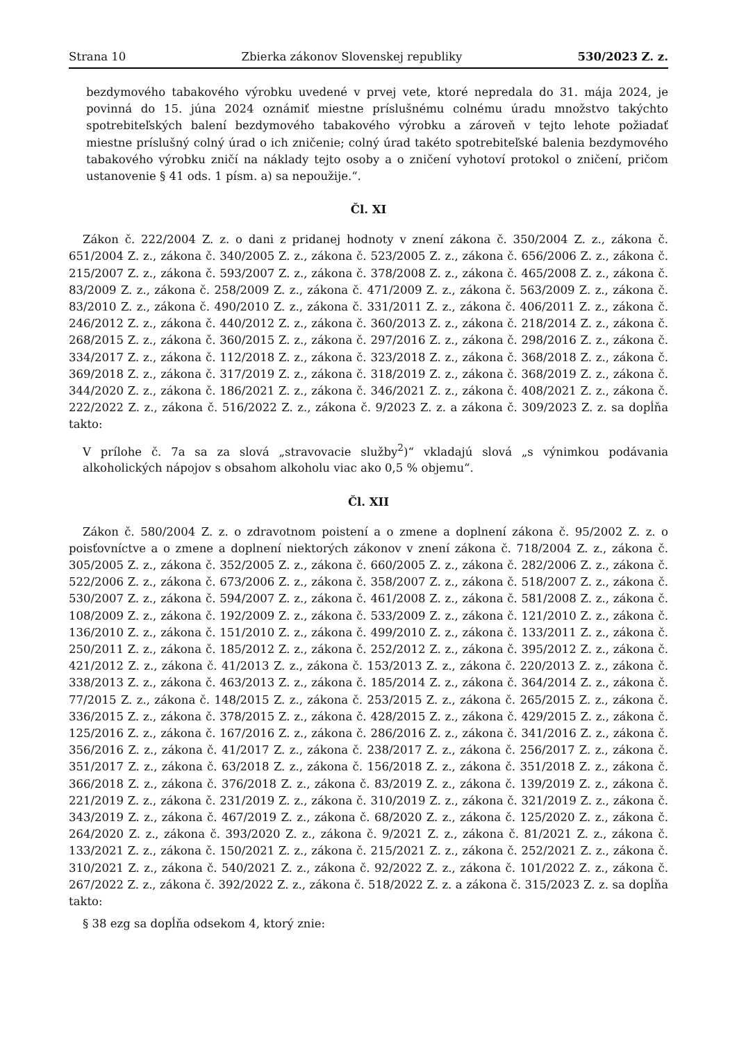Strana 10 Zbierka zákonov Slovenskej republiky 530/2023 Z. z.
bezdymového tabakového výrobku uvedené v prvej vete, ktoré nepredala do 31. mája 2024, je povinná do 15. júna 2024 oznámiť miestne príslušnému colnému úradu množstvo takýchto spotrebiteľských balení bezdymového tabakového výrobku a zároveň v tejto lehote požiadať miestne príslušný colný úrad o ich zničenie; colný úrad takéto spotrebiteľské balenia bezdymového tabakového výrobku zničí na náklady tejto osoby a o zničení vyhotoví protokol o zničení, pričom ustanovenie § 41 ods. 1 písm. a) sa nepoužije.“.
Čl. XI
Zákon č. 222/2004 Z. z. o dani z pridanej hodnoty v znení zákona č. 350/2004 Z. z., zákona č. 651/2004 Z. z., zákona č. 340/2005 Z. z., zákona č. 523/2005 Z. z., zákona č. 656/2006 Z. z., zákona č. 215/2007 Z. z., zákona č. 593/2007 Z. z., zákona č. 378/2008 Z. z., zákona č. 465/2008 Z. z., zákona č. 83/2009 Z. z., zákona č. 258/2009 Z. z., zákona č. 471/2009 Z. z., zákona č. 563/2009 Z. z., zákona č. 83/2010 Z. z., zákona č. 490/2010 Z. z., zákona č. 331/2011 Z. z., zákona č. 406/2011 Z. z., zákona č. 246/2012 Z. z., zákona č. 440/2012 Z. z., zákona č. 360/2013 Z. z., zákona č. 218/2014 Z. z., zákona č. 268/2015 Z. z., zákona č. 360/2015 Z. z., zákona č. 297/2016 Z. z., zákona č. 298/2016 Z. z., zákona č. 334/2017 Z. z., zákona č. 112/2018 Z. z., zákona č. 323/2018 Z. z., zákona č. 368/2018 Z. z., zákona č. 369/2018 Z. z., zákona č. 317/2019 Z. z., zákona č. 318/2019 Z. z., zákona č. 368/2019 Z. z., zákona č. 344/2020 Z. z., zákona č. 186/2021 Z. z., zákona č. 346/2021 Z. z., zákona č. 408/2021 Z. z., zákona č. 222/2022 Z. z., zákona č. 516/2022 Z. z., zákona č. 9/2023 Z. z. a zákona č. 309/2023 Z. z. sa dopĺňa takto:
V prílohe č. 7a sa za slová „stravovacie služby<sup>2</sup>)“ vkladajú slová „s výnimkou podávania alkoholických nápojov s obsahom alkoholu viac ako 0,5 % objemu“.
Čl. XII
Zákon č. 580/2004 Z. z. o zdravotnom poistení a o zmene a doplnení zákona č. 95/2002 Z. z. o poisťovníctve a o zmene a doplnení niektorých zákonov v znení zákona č. 718/2004 Z. z., zákona č. 305/2005 Z. z., zákona č. 352/2005 Z. z., zákona č. 660/2005 Z. z., zákona č. 282/2006 Z. z., zákona č. 522/2006 Z. z., zákona č. 673/2006 Z. z., zákona č. 358/2007 Z. z., zákona č. 518/2007 Z. z., zákona č. 530/2007 Z. z., zákona č. 594/2007 Z. z., zákona č. 461/2008 Z. z., zákona č. 581/2008 Z. z., zákona č. 108/2009 Z. z., zákona č. 192/2009 Z. z., zákona č. 533/2009 Z. z., zákona č. 121/2010 Z. z., zákona č. 136/2010 Z. z., zákona č. 151/2010 Z. z., zákona č. 499/2010 Z. z., zákona č. 133/2011 Z. z., zákona č. 250/2011 Z. z., zákona č. 185/2012 Z. z., zákona č. 252/2012 Z. z., zákona č. 395/2012 Z. z., zákona č. 421/2012 Z. z., zákona č. 41/2013 Z. z., zákona č. 153/2013 Z. z., zákona č. 220/2013 Z. z., zákona č. 338/2013 Z. z., zákona č. 463/2013 Z. z., zákona č. 185/2014 Z. z., zákona č. 364/2014 Z. z., zákona č. 77/2015 Z. z., zákona č. 148/2015 Z. z., zákona č. 253/2015 Z. z., zákona č. 265/2015 Z. z., zákona č. 336/2015 Z. z., zákona č. 378/2015 Z. z., zákona č. 428/2015 Z. z., zákona č. 429/2015 Z. z., zákona č. 125/2016 Z. z., zákona č. 167/2016 Z. z., zákona č. 286/2016 Z. z., zákona č. 341/2016 Z. z., zákona č. 356/2016 Z. z., zákona č. 41/2017 Z. z., zákona č. 238/2017 Z. z., zákona č. 256/2017 Z. z., zákona č. 351/2017 Z. z., zákona č. 63/2018 Z. z., zákona č. 156/2018 Z. z., zákona č. 351/2018 Z. z., zákona č. 366/2018 Z. z., zákona č. 376/2018 Z. z., zákona č. 83/2019 Z. z., zákona č. 139/2019 Z. z., zákona č. 221/2019 Z. z., zákona č. 231/2019 Z. z., zákona č. 310/2019 Z. z., zákona č. 321/2019 Z. z., zákona č. 343/2019 Z. z., zákona č. 467/2019 Z. z., zákona č. 68/2020 Z. z., zákona č. 125/2020 Z. z., zákona č. 264/2020 Z. z., zákona č. 393/2020 Z. z., zákona č. 9/2021 Z. z., zákona č. 81/2021 Z. z., zákona č. 133/2021 Z. z., zákona č. 150/2021 Z. z., zákona č. 215/2021 Z. z., zákona č. 252/2021 Z. z., zákona č. 310/2021 Z. z., zákona č. 540/2021 Z. z., zákona č. 92/2022 Z. z., zákona č. 101/2022 Z. z., zákona č. 267/2022 Z. z., zákona č. 392/2022 Z. z., zákona č. 518/2022 Z. z. a zákona č. 315/2023 Z. z. sa dopĺňa takto:
§ 38 ezg sa dopĺňa odsekom 4, ktorý znie: